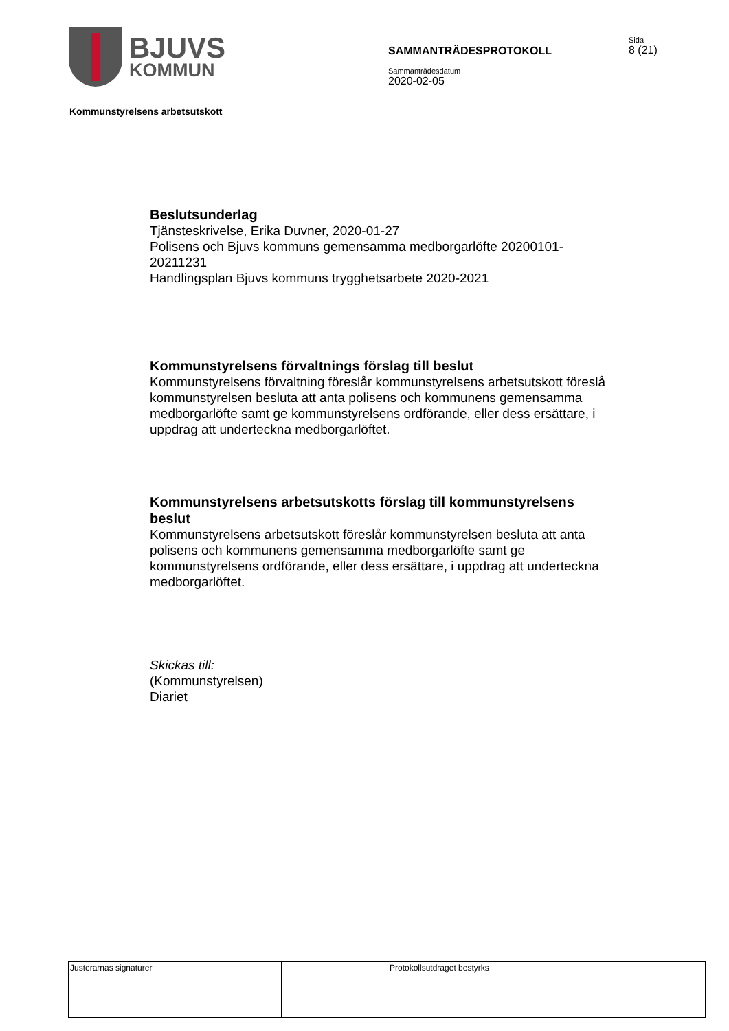BJUVS
KOMMUN
SAMMANTRÄDESPROTOKOLL
Sammanträdesdatum
2020-02-05
Sida
8 (21)
Kommunstyrelsens arbetsutskott
Beslutsunderlag
Tjänsteskrivelse, Erika Duvner, 2020-01-27
Polisens och Bjuvs kommuns gemensamma medborgarlöfte 20200101-20211231
Handlingsplan Bjuvs kommuns trygghetsarbete 2020-2021
Kommunstyrelsens förvaltnings förslag till beslut
Kommunstyrelsens förvaltning föreslår kommunstyrelsens arbetsutskott föreslå kommunstyrelsen besluta att anta polisens och kommunens gemensamma medborgarlöfte samt ge kommunstyrelsens ordförande, eller dess ersättare, i uppdrag att underteckna medborgarlöftet.
Kommunstyrelsens arbetsutskotts förslag till kommunstyrelsens beslut
Kommunstyrelsens arbetsutskott föreslår kommunstyrelsen besluta att anta polisens och kommunens gemensamma medborgarlöfte samt ge kommunstyrelsens ordförande, eller dess ersättare, i uppdrag att underteckna medborgarlöftet.
Skickas till:
(Kommunstyrelsen)
Diariet
| Justerarnas signaturer | | | Protokollsutdraget bestyrks |